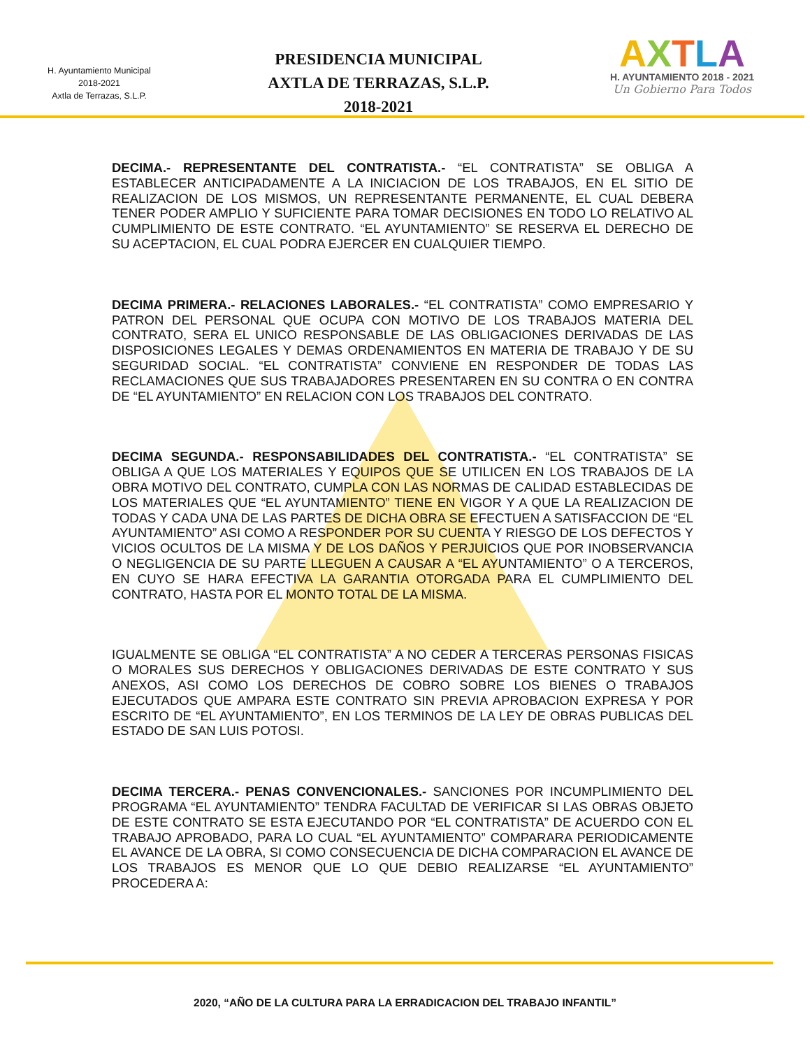H. Ayuntamiento Municipal
2018-2021
Axtla de Terrazas, S.L.P.
PRESIDENCIA MUNICIPAL
AXTLA DE TERRAZAS, S.L.P.
2018-2021
AXTLA
H. AYUNTAMIENTO 2018 - 2021
Un Gobierno Para Todos
DECIMA.- REPRESENTANTE DEL CONTRATISTA.- “EL CONTRATISTA” SE OBLIGA A ESTABLECER ANTICIPADAMENTE A LA INICIACION DE LOS TRABAJOS, EN EL SITIO DE REALIZACION DE LOS MISMOS, UN REPRESENTANTE PERMANENTE, EL CUAL DEBERA TENER PODER AMPLIO Y SUFICIENTE PARA TOMAR DECISIONES EN TODO LO RELATIVO AL CUMPLIMIENTO DE ESTE CONTRATO. “EL AYUNTAMIENTO” SE RESERVA EL DERECHO DE SU ACEPTACION, EL CUAL PODRA EJERCER EN CUALQUIER TIEMPO.
DECIMA PRIMERA.- RELACIONES LABORALES.- “EL CONTRATISTA” COMO EMPRESARIO Y PATRON DEL PERSONAL QUE OCUPA CON MOTIVO DE LOS TRABAJOS MATERIA DEL CONTRATO, SERA EL UNICO RESPONSABLE DE LAS OBLIGACIONES DERIVADAS DE LAS DISPOSICIONES LEGALES Y DEMAS ORDENAMIENTOS EN MATERIA DE TRABAJO Y DE SU SEGURIDAD SOCIAL. “EL CONTRATISTA” CONVIENE EN RESPONDER DE TODAS LAS RECLAMACIONES QUE SUS TRABAJADORES PRESENTAREN EN SU CONTRA O EN CONTRA DE “EL AYUNTAMIENTO” EN RELACION CON LOS TRABAJOS DEL CONTRATO.
DECIMA SEGUNDA.- RESPONSABILIDADES DEL CONTRATISTA.- “EL CONTRATISTA” SE OBLIGA A QUE LOS MATERIALES Y EQUIPOS QUE SE UTILICEN EN LOS TRABAJOS DE LA OBRA MOTIVO DEL CONTRATO, CUMPLA CON LAS NORMAS DE CALIDAD ESTABLECIDAS DE LOS MATERIALES QUE “EL AYUNTAMIENTO” TIENE EN VIGOR Y A QUE LA REALIZACION DE TODAS Y CADA UNA DE LAS PARTES DE DICHA OBRA SE EFECTUEN A SATISFACCION DE “EL AYUNTAMIENTO” ASI COMO A RESPONDER POR SU CUENTA Y RIESGO DE LOS DEFECTOS Y VICIOS OCULTOS DE LA MISMA Y DE LOS DAÑOS Y PERJUICIOS QUE POR INOBSERVANCIA O NEGLIGENCIA DE SU PARTE LLEGUEN A CAUSAR A “EL AYUNTAMIENTO” O A TERCEROS, EN CUYO SE HARA EFECTIVA LA GARANTIA OTORGADA PARA EL CUMPLIMIENTO DEL CONTRATO, HASTA POR EL MONTO TOTAL DE LA MISMA.
IGUALMENTE SE OBLIGA “EL CONTRATISTA” A NO CEDER A TERCERAS PERSONAS FISICAS O MORALES SUS DERECHOS Y OBLIGACIONES DERIVADAS DE ESTE CONTRATO Y SUS ANEXOS, ASI COMO LOS DERECHOS DE COBRO SOBRE LOS BIENES O TRABAJOS EJECUTADOS QUE AMPARA ESTE CONTRATO SIN PREVIA APROBACION EXPRESA Y POR ESCRITO DE “EL AYUNTAMIENTO”, EN LOS TERMINOS DE LA LEY DE OBRAS PUBLICAS DEL ESTADO DE SAN LUIS POTOSI.
DECIMA TERCERA.- PENAS CONVENCIONALES.- SANCIONES POR INCUMPLIMIENTO DEL PROGRAMA “EL AYUNTAMIENTO” TENDRA FACULTAD DE VERIFICAR SI LAS OBRAS OBJETO DE ESTE CONTRATO SE ESTA EJECUTANDO POR “EL CONTRATISTA” DE ACUERDO CON EL TRABAJO APROBADO, PARA LO CUAL “EL AYUNTAMIENTO” COMPARARA PERIODICAMENTE EL AVANCE DE LA OBRA, SI COMO CONSECUENCIA DE DICHA COMPARACION EL AVANCE DE LOS TRABAJOS ES MENOR QUE LO QUE DEBIO REALIZARSE “EL AYUNTAMIENTO” PROCEDERA A:
2020, “AÑO DE LA CULTURA PARA LA ERRADICACION DEL TRABAJO INFANTIL”